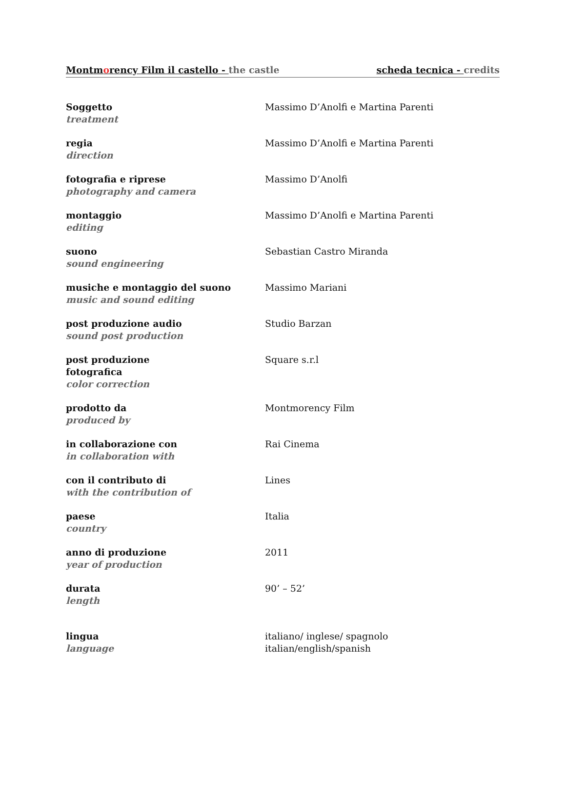Montmorency Film il castello - the castle scheda tecnica - credits
| Soggetto treatment | Massimo D’Anolfi e Martina Parenti |
| regia direction | Massimo D’Anolfi e Martina Parenti |
| fotografia e riprese photography and camera | Massimo D’Anolfi |
| montaggio editing | Massimo D’Anolfi e Martina Parenti |
| suono sound engineering | Sebastian Castro Miranda |
| musiche e montaggio del suono music and sound editing | Massimo Mariani |
| post produzione audio sound post production | Studio Barzan |
| post produzione fotografica color correction | Square s.r.l |
| prodotto da produced by | Montmorency Film |
| in collaborazione con in collaboration with | Rai Cinema |
| con il contributo di with the contribution of | Lines |
| paese country | Italia |
| anno di produzione year of production | 2011 |
| durata length | 90’ – 52’ |
| lingua language | italiano/ inglese/ spagnolo italian/english/spanish |